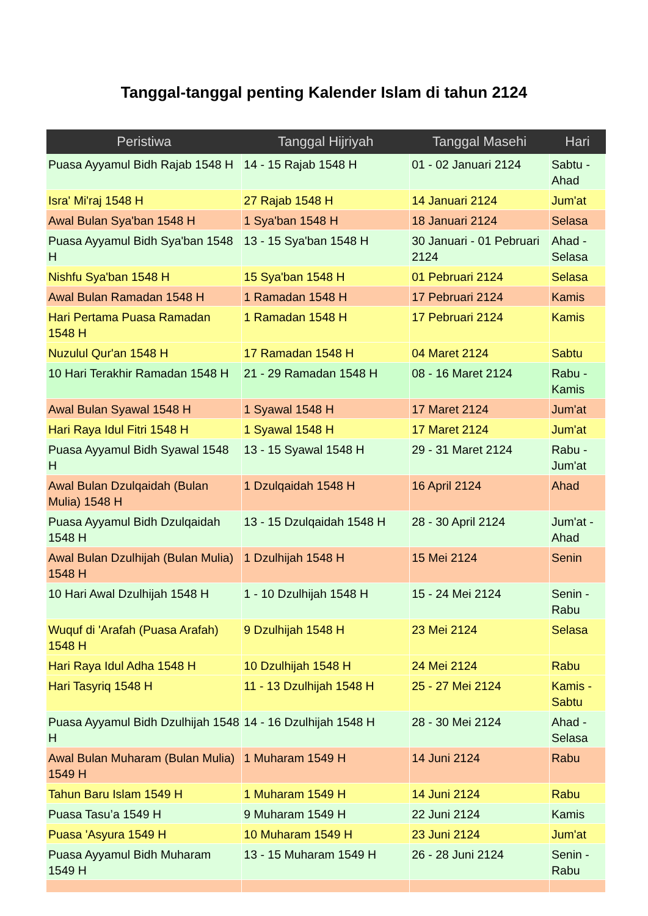Tanggal-tanggal penting Kalender Islam di tahun 2124
| Peristiwa | Tanggal Hijriyah | Tanggal Masehi | Hari |
| --- | --- | --- | --- |
| Puasa Ayyamul Bidh Rajab 1548 H | 14 - 15 Rajab 1548 H | 01 - 02 Januari 2124 | Sabtu - Ahad |
| Isra' Mi'raj 1548 H | 27 Rajab 1548 H | 14 Januari 2124 | Jum'at |
| Awal Bulan Sya'ban 1548 H | 1 Sya'ban 1548 H | 18 Januari 2124 | Selasa |
| Puasa Ayyamul Bidh Sya'ban 1548 H | 13 - 15 Sya'ban 1548 H | 30 Januari - 01 Pebruari 2124 | Ahad - Selasa |
| Nishfu Sya'ban 1548 H | 15 Sya'ban 1548 H | 01 Pebruari 2124 | Selasa |
| Awal Bulan Ramadan 1548 H | 1 Ramadan 1548 H | 17 Pebruari 2124 | Kamis |
| Hari Pertama Puasa Ramadan 1548 H | 1 Ramadan 1548 H | 17 Pebruari 2124 | Kamis |
| Nuzulul Qur'an 1548 H | 17 Ramadan 1548 H | 04 Maret 2124 | Sabtu |
| 10 Hari Terakhir Ramadan 1548 H | 21 - 29 Ramadan 1548 H | 08 - 16 Maret 2124 | Rabu - Kamis |
| Awal Bulan Syawal 1548 H | 1 Syawal 1548 H | 17 Maret 2124 | Jum'at |
| Hari Raya Idul Fitri 1548 H | 1 Syawal 1548 H | 17 Maret 2124 | Jum'at |
| Puasa Ayyamul Bidh Syawal 1548 H | 13 - 15 Syawal 1548 H | 29 - 31 Maret 2124 | Rabu - Jum'at |
| Awal Bulan Dzulqaidah (Bulan Mulia) 1548 H | 1 Dzulqaidah 1548 H | 16 April 2124 | Ahad |
| Puasa Ayyamul Bidh Dzulqaidah 1548 H | 13 - 15 Dzulqaidah 1548 H | 28 - 30 April 2124 | Jum'at - Ahad |
| Awal Bulan Dzulhijah (Bulan Mulia) 1548 H | 1 Dzulhijah 1548 H | 15 Mei 2124 | Senin |
| 10 Hari Awal Dzulhijah 1548 H | 1 - 10 Dzulhijah 1548 H | 15 - 24 Mei 2124 | Senin - Rabu |
| Wuquf di 'Arafah (Puasa Arafah) 1548 H | 9 Dzulhijah 1548 H | 23 Mei 2124 | Selasa |
| Hari Raya Idul Adha 1548 H | 10 Dzulhijah 1548 H | 24 Mei 2124 | Rabu |
| Hari Tasyriq 1548 H | 11 - 13 Dzulhijah 1548 H | 25 - 27 Mei 2124 | Kamis - Sabtu |
| Puasa Ayyamul Bidh Dzulhijah 1548 H | 14 - 16 Dzulhijah 1548 H | 28 - 30 Mei 2124 | Ahad - Selasa |
| Awal Bulan Muharam (Bulan Mulia) 1549 H | 1 Muharam 1549 H | 14 Juni 2124 | Rabu |
| Tahun Baru Islam 1549 H | 1 Muharam 1549 H | 14 Juni 2124 | Rabu |
| Puasa Tasu’a 1549 H | 9 Muharam 1549 H | 22 Juni 2124 | Kamis |
| Puasa 'Asyura 1549 H | 10 Muharam 1549 H | 23 Juni 2124 | Jum'at |
| Puasa Ayyamul Bidh Muharam 1549 H | 13 - 15 Muharam 1549 H | 26 - 28 Juni 2124 | Senin - Rabu |